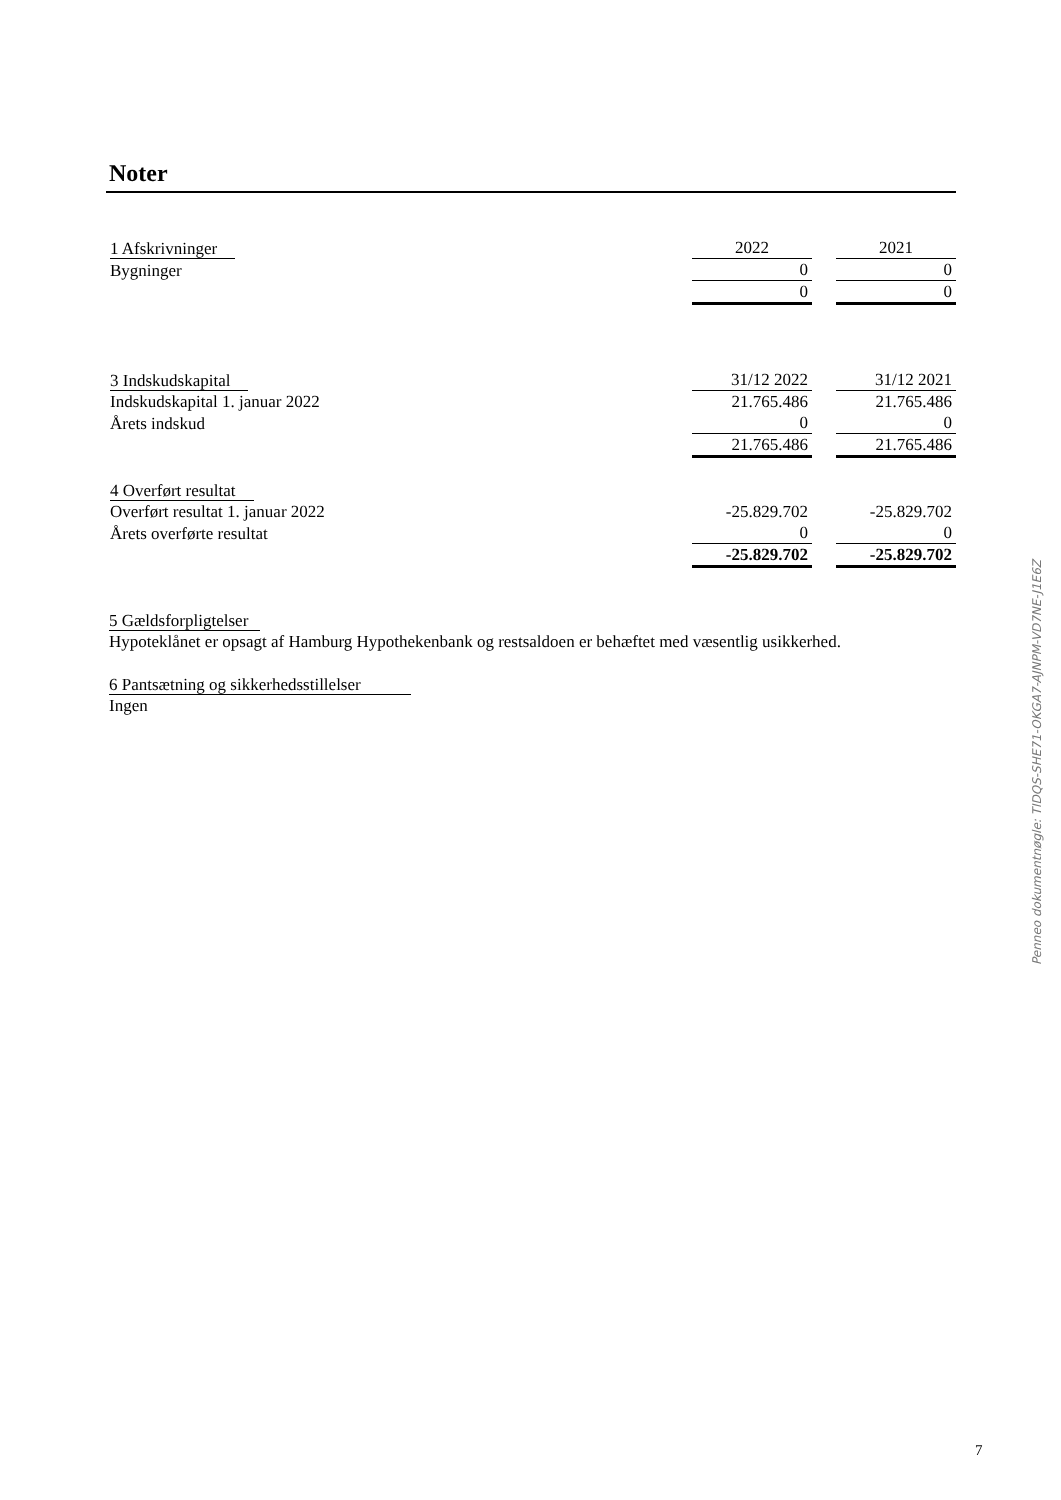Noter
| 1 Afskrivninger | 2022 | | 2021 |
| Bygninger | 0 | | 0 |
| | 0 | | 0 |
| 3 Indskudskapital | 31/12 2022 | | 31/12 2021 |
| Indskudskapital 1. januar 2022 | 21.765.486 | | 21.765.486 |
| Årets indskud | 0 | | 0 |
| | 21.765.486 | | 21.765.486 |
| 4 Overført resultat | | | |
| Overført resultat 1. januar 2022 | -25.829.702 | | -25.829.702 |
| Årets overførte resultat | 0 | | 0 |
| | -25.829.702 | | -25.829.702 |
5 Gældsforpligtelser
Hypoteklånet er opsagt af Hamburg Hypothekenbank og restsaldoen er behæftet med væsentlig usikkerhed.
6 Pantsætning og sikkerhedsstillelser
Ingen
Penneo dokumentnøgle: TIDQS-SHE71-OKGA7-AJNPM-VD7NE-J1E6Z
7